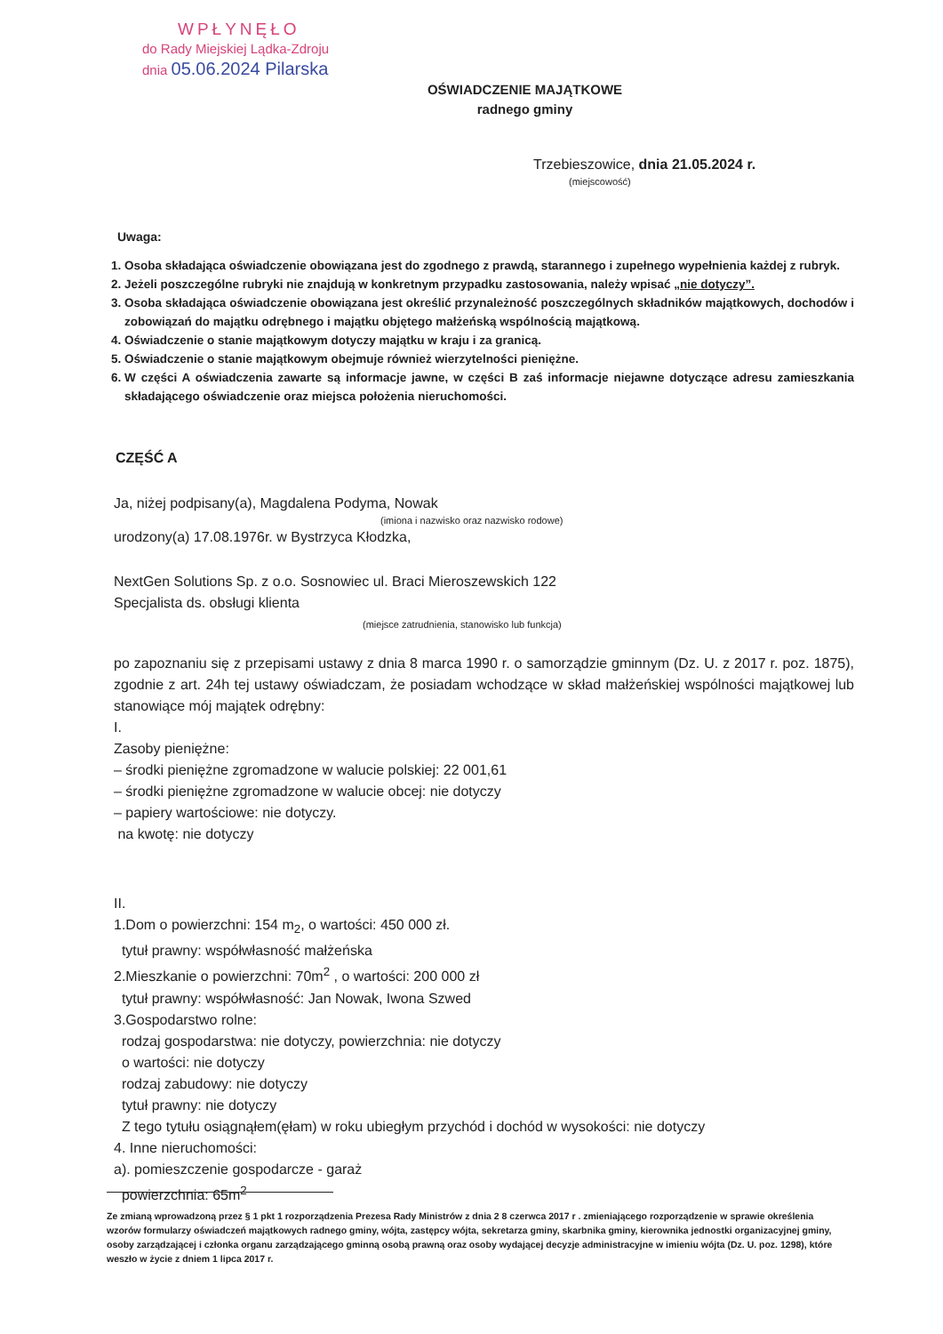WPŁYNĘŁO
do Rady Miejskiej Lądka-Zdroju
dnia 05.06.2024 Pilarska
OŚWIADCZENIE MAJĄTKOWE
radnego gminy
Trzebieszowice, dnia 21.05.2024 r.
(miejscowość)
Uwaga:
1. Osoba składająca oświadczenie obowiązana jest do zgodnego z prawdą, starannego i zupełnego wypełnienia każdej z rubryk.
2. Jeżeli poszczególne rubryki nie znajdują w konkretnym przypadku zastosowania, należy wpisać „nie dotyczy”.
3. Osoba składająca oświadczenie obowiązana jest określić przynależność poszczególnych składników majątkowych, dochodów i zobowiązań do majątku odrębnego i majątku objętego małżeńską wspólnością majątkową.
4. Oświadczenie o stanie majątkowym dotyczy majątku w kraju i za granicą.
5. Oświadczenie o stanie majątkowym obejmuje również wierzytelności pieniężne.
6. W części A oświadczenia zawarte są informacje jawne, w części B zaś informacje niejawne dotyczące adresu zamieszkania składającego oświadczenie oraz miejsca położenia nieruchomości.
CZĘŚĆ A
Ja, niżej podpisany(a), Magdalena Podyma, Nowak
(imiona i nazwisko oraz nazwisko rodowe)
urodzony(a) 17.08.1976r. w Bystrzyca Kłodzka,
NextGen Solutions Sp. z o.o. Sosnowiec ul. Braci Mieroszewskich 122
Specjalista ds. obsługi klienta
(miejsce zatrudnienia, stanowisko lub funkcja)
po zapoznaniu się z przepisami ustawy z dnia 8 marca 1990 r. o samorządzie gminnym (Dz. U. z 2017 r. poz. 1875), zgodnie z art. 24h tej ustawy oświadczam, że posiadam wchodzące w skład małżeńskiej wspólności majątkowej lub stanowiące mój majątek odrębny:
I.
Zasoby pieniężne:
– środki pieniężne zgromadzone w walucie polskiej: 22 001,61
– środki pieniężne zgromadzone w walucie obcej: nie dotyczy
– papiery wartościowe: nie dotyczy.
na kwotę: nie dotyczy
II.
1.Dom o powierzchni: 154 m<sub>2</sub>, o wartości: 450 000 zł.
tytuł prawny: współwłasność małżeńska
2.Mieszkanie o powierzchni: 70m<sup>2</sup> , o wartości: 200 000 zł
tytuł prawny: współwłasność: Jan Nowak, Iwona Szwed
3.Gospodarstwo rolne:
rodzaj gospodarstwa: nie dotyczy, powierzchnia: nie dotyczy
o wartości: nie dotyczy
rodzaj zabudowy: nie dotyczy
tytuł prawny: nie dotyczy
Z tego tytułu osiągnąłem(ęłam) w roku ubiegłym przychód i dochód w wysokości: nie dotyczy
4. Inne nieruchomości:
a). pomieszczenie gospodarcze - garaż
powierzchnia: 65m<sup>2</sup>
Ze zmianą wprowadzoną przez § 1 pkt 1 rozporządzenia Prezesa Rady Ministrów z dnia 2 8 czerwca 2017 r . zmieniającego rozporządzenie w sprawie określenia wzorów formularzy oświadczeń majątkowych radnego gminy, wójta, zastępcy wójta, sekretarza gminy, skarbnika gminy, kierownika jednostki organizacyjnej gminy, osoby zarządzającej i członka organu zarządzającego gminną osobą prawną oraz osoby wydającej decyzje administracyjne w imieniu wójta (Dz. U. poz. 1298), które weszło w życie z dniem 1 lipca 2017 r.